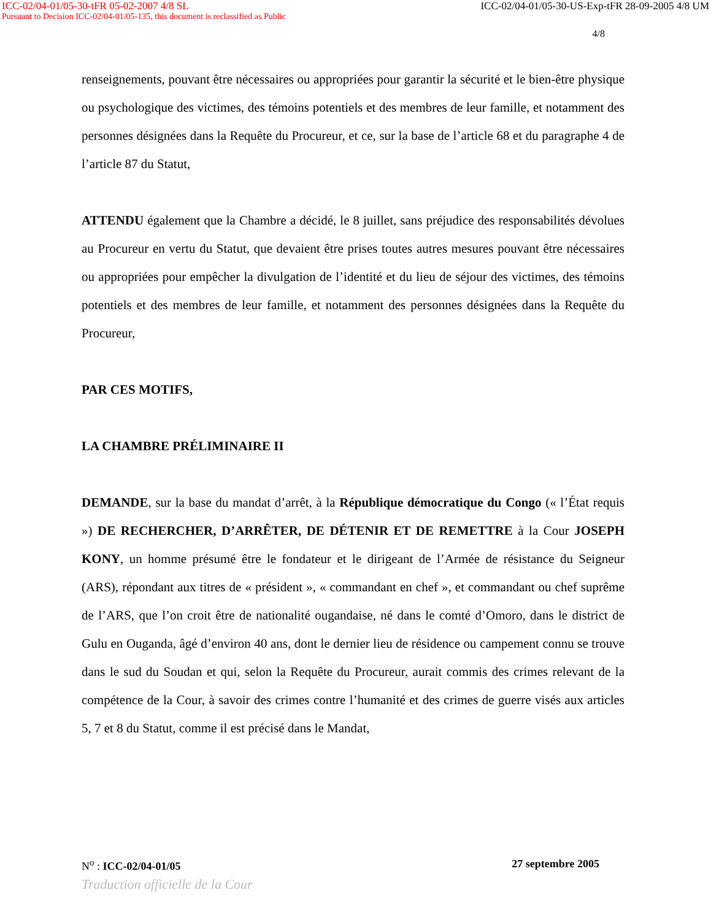ICC-02/04-01/05-30-tFR 05-02-2007 4/8 SL ICC-02/04-01/05-30-US-Exp-tFR 28-09-2005 4/8 UM
Pursuant to Decision ICC-02/04-01/05-135, this document is reclassified as Public
4/8
renseignements, pouvant être nécessaires ou appropriées pour garantir la sécurité et le bien-être physique ou psychologique des victimes, des témoins potentiels et des membres de leur famille, et notamment des personnes désignées dans la Requête du Procureur, et ce, sur la base de l’article 68 et du paragraphe 4 de l’article 87 du Statut,
ATTENDU également que la Chambre a décidé, le 8 juillet, sans préjudice des responsabilités dévolues au Procureur en vertu du Statut, que devaient être prises toutes autres mesures pouvant être nécessaires ou appropriées pour empêcher la divulgation de l’identité et du lieu de séjour des victimes, des témoins potentiels et des membres de leur famille, et notamment des personnes désignées dans la Requête du Procureur,
PAR CES MOTIFS,
LA CHAMBRE PRÉLIMINAIRE II
DEMANDE, sur la base du mandat d’arrêt, à la République démocratique du Congo (« l’État requis ») DE RECHERCHER, D’ARRÊTER, DE DÉTENIR ET DE REMETTRE à la Cour JOSEPH KONY, un homme présumé être le fondateur et le dirigeant de l’Armée de résistance du Seigneur (ARS), répondant aux titres de « président », « commandant en chef », et commandant ou chef suprême de l’ARS, que l’on croit être de nationalité ougandaise, né dans le comté d’Omoro, dans le district de Gulu en Ouganda, âgé d’environ 40 ans, dont le dernier lieu de résidence ou campement connu se trouve dans le sud du Soudan et qui, selon la Requête du Procureur, aurait commis des crimes relevant de la compétence de la Cour, à savoir des crimes contre l’humanité et des crimes de guerre visés aux articles 5, 7 et 8 du Statut, comme il est précisé dans le Mandat,
N<sup>o</sup> : ICC-02/04-01/05 27 septembre 2005
Traduction officielle de la Cour